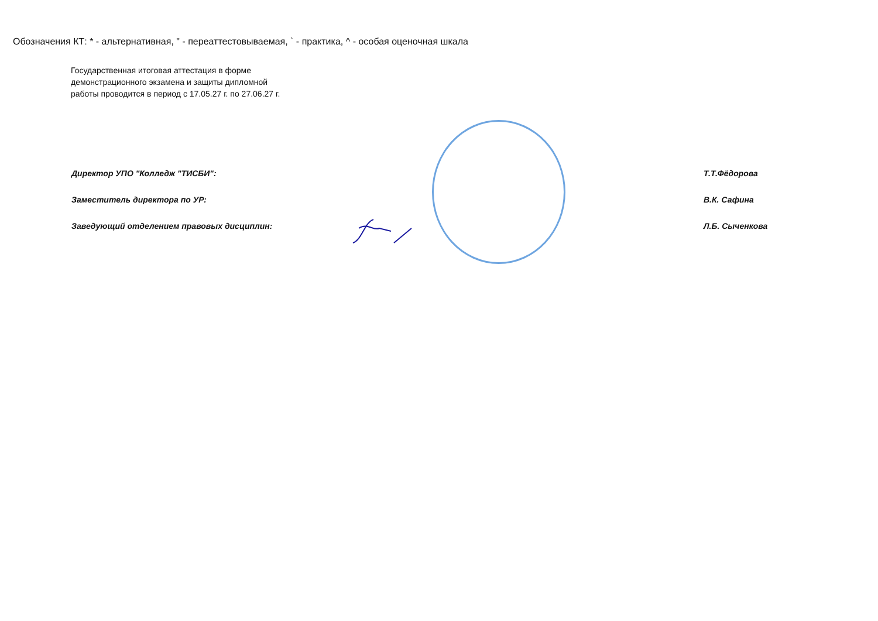Обозначения КТ: * - альтернативная, " - переаттестовываемая, ` - практика, ^ - особая оценочная шкала
Государственная итоговая аттестация в форме
демонстрационного экзамена и защиты дипломной
работы проводится в период с 17.05.27 г. по 27.06.27 г.
Директор УПО "Колледж "ТИСБИ": Т.Т.Фёдорова
Заместитель директора по УР: В.К. Сафина
Заведующий отделением правовых дисциплин: Л.Б. Сыченкова